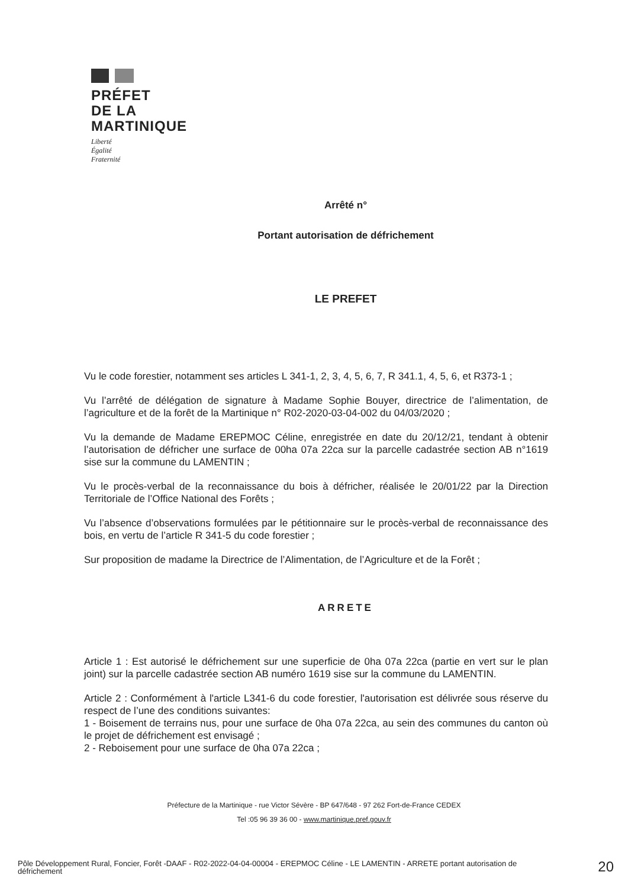PRÉFET
DE LA
MARTINIQUE
Liberté
Égalité
Fraternité
Arrêté n°
Portant autorisation de défrichement
LE PREFET
Vu le code forestier, notamment ses articles L 341-1, 2, 3, 4, 5, 6, 7, R 341.1, 4, 5, 6, et R373-1 ;
Vu l’arrêté de délégation de signature à Madame Sophie Bouyer, directrice de l’alimentation, de l’agriculture et de la forêt de la Martinique n° R02-2020-03-04-002 du 04/03/2020 ;
Vu la demande de Madame EREPMOC Céline, enregistrée en date du 20/12/21, tendant à obtenir l’autorisation de défricher une surface de 00ha 07a 22ca sur la parcelle cadastrée section AB n°1619 sise sur la commune du LAMENTIN ;
Vu le procès-verbal de la reconnaissance du bois à défricher, réalisée le 20/01/22 par la Direction Territoriale de l’Office National des Forêts ;
Vu l’absence d’observations formulées par le pétitionnaire sur le procès-verbal de reconnaissance des bois, en vertu de l’article R 341-5 du code forestier ;
Sur proposition de madame la Directrice de l’Alimentation, de l’Agriculture et de la Forêt ;
ARRETE
Article 1 : Est autorisé le défrichement sur une superficie de 0ha 07a 22ca (partie en vert sur le plan joint) sur la parcelle cadastrée section AB numéro 1619 sise sur la commune du LAMENTIN.
Article 2 : Conformément à l'article L341-6 du code forestier, l'autorisation est délivrée sous réserve du respect de l’une des conditions suivantes:
1 - Boisement de terrains nus, pour une surface de 0ha 07a 22ca, au sein des communes du canton où le projet de défrichement est envisagé ;
2 - Reboisement pour une surface de 0ha 07a 22ca ;
Préfecture de la Martinique - rue Victor Sévère - BP 647/648 - 97 262 Fort-de-France CEDEX
Tel :05 96 39 36 00 - www.martinique.pref.gouv.fr
Pôle Développement Rural, Foncier, Forêt -DAAF - R02-2022-04-04-00004 - EREPMOC Céline - LE LAMENTIN - ARRETE portant autorisation de défrichement
20